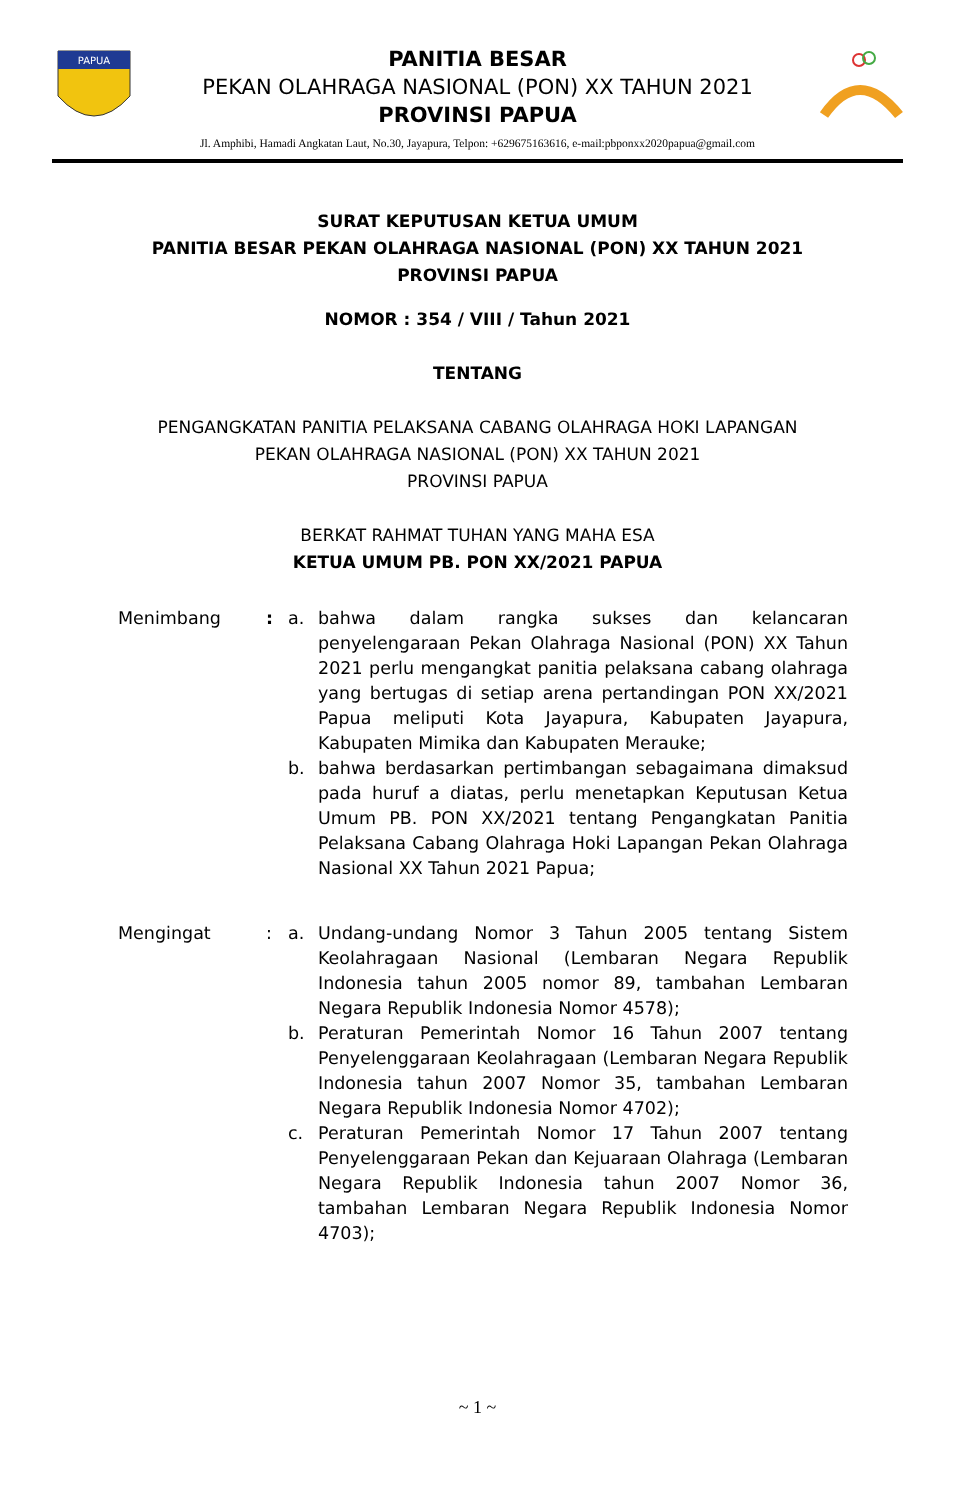PAPUA
PANITIA BESAR
PEKAN OLAHRAGA NASIONAL (PON) XX TAHUN 2021
PROVINSI PAPUA
Jl. Amphibi, Hamadi Angkatan Laut, No.30, Jayapura, Telpon: +629675163616, e-mail:pbponxx2020papua@gmail.com
SURAT KEPUTUSAN KETUA UMUM
PANITIA BESAR PEKAN OLAHRAGA NASIONAL (PON) XX TAHUN 2021
PROVINSI PAPUA
NOMOR : 354 / VIII / Tahun 2021
TENTANG
PENGANGKATAN PANITIA PELAKSANA CABANG OLAHRAGA HOKI LAPANGAN
PEKAN OLAHRAGA NASIONAL (PON) XX TAHUN 2021
PROVINSI PAPUA
BERKAT RAHMAT TUHAN YANG MAHA ESA
KETUA UMUM PB. PON XX/2021 PAPUA
| Menimbang | : | a. | bahwa dalam rangka sukses dan kelancaran penyelengaraan Pekan Olahraga Nasional (PON) XX Tahun 2021 perlu mengangkat panitia pelaksana cabang olahraga yang bertugas di setiap arena pertandingan PON XX/2021 Papua meliputi Kota Jayapura, Kabupaten Jayapura, Kabupaten Mimika dan Kabupaten Merauke; |
| | | b. | bahwa berdasarkan pertimbangan sebagaimana dimaksud pada huruf a diatas, perlu menetapkan Keputusan Ketua Umum PB. PON XX/2021 tentang Pengangkatan Panitia Pelaksana Cabang Olahraga Hoki Lapangan Pekan Olahraga Nasional XX Tahun 2021 Papua; |
| Mengingat | : | a. | Undang-undang Nomor 3 Tahun 2005 tentang Sistem Keolahragaan Nasional (Lembaran Negara Republik Indonesia tahun 2005 nomor 89, tambahan Lembaran Negara Republik Indonesia Nomor 4578); |
| | | b. | Peraturan Pemerintah Nomor 16 Tahun 2007 tentang Penyelenggaraan Keolahragaan (Lembaran Negara Republik Indonesia tahun 2007 Nomor 35, tambahan Lembaran Negara Republik Indonesia Nomor 4702); |
| | | c. | Peraturan Pemerintah Nomor 17 Tahun 2007 tentang Penyelenggaraan Pekan dan Kejuaraan Olahraga (Lembaran Negara Republik Indonesia tahun 2007 Nomor 36, tambahan Lembaran Negara Republik Indonesia Nomor 4703); |
~ 1 ~